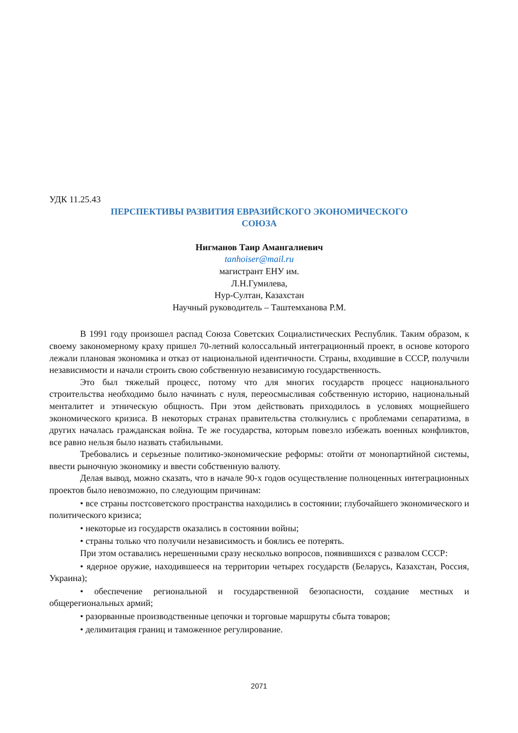УДК 11.25.43
ПЕРСПЕКТИВЫ РАЗВИТИЯ ЕВРАЗИЙСКОГО ЭКОНОМИЧЕСКОГО
СОЮЗА
Нигманов Таир Амангалиевич
tanhoiser@mail.ru
магистрант ЕНУ им.
Л.Н.Гумилева,
Нур-Султан, Казахстан
Научный руководитель – Таштемханова Р.М.
В 1991 году произошел распад Союза Советских Социалистических Республик. Таким образом, к своему закономерному краху пришел 70-летний колоссальный интеграционный проект, в основе которого лежали плановая экономика и отказ от национальной идентичности. Страны, входившие в СССР, получили независимости и начали строить свою собственную независимую государственность.
Это был тяжелый процесс, потому что для многих государств процесс национального строительства необходимо было начинать с нуля, переосмысливая собственную историю, национальный менталитет и этническую общность. При этом действовать приходилось в условиях мощнейшего экономического кризиса. В некоторых странах правительства столкнулись с проблемами сепаратизма, в других началась гражданская война. Те же государства, которым повезло избежать военных конфликтов, все равно нельзя было назвать стабильными.
Требовались и серьезные политико-экономические реформы: отойти от монопартийной системы, ввести рыночную экономику и ввести собственную валюту.
Делая вывод, можно сказать, что в начале 90-х годов осуществление полноценных интеграционных проектов было невозможно, по следующим причинам:
• все страны постсоветского пространства находились в состоянии; глубочайшего экономического и политического кризиса;
• некоторые из государств оказались в состоянии войны;
• страны только что получили независимость и боялись ее потерять.
При этом оставались нерешенными сразу несколько вопросов, появившихся с развалом СССР:
• ядерное оружие, находившееся на территории четырех государств (Беларусь, Казахстан, Россия, Украина);
• обеспечение региональной и государственной безопасности, создание местных и общерегиональных армий;
• разорванные производственные цепочки и торговые маршруты сбыта товаров;
• делимитация границ и таможенное регулирование.
2071